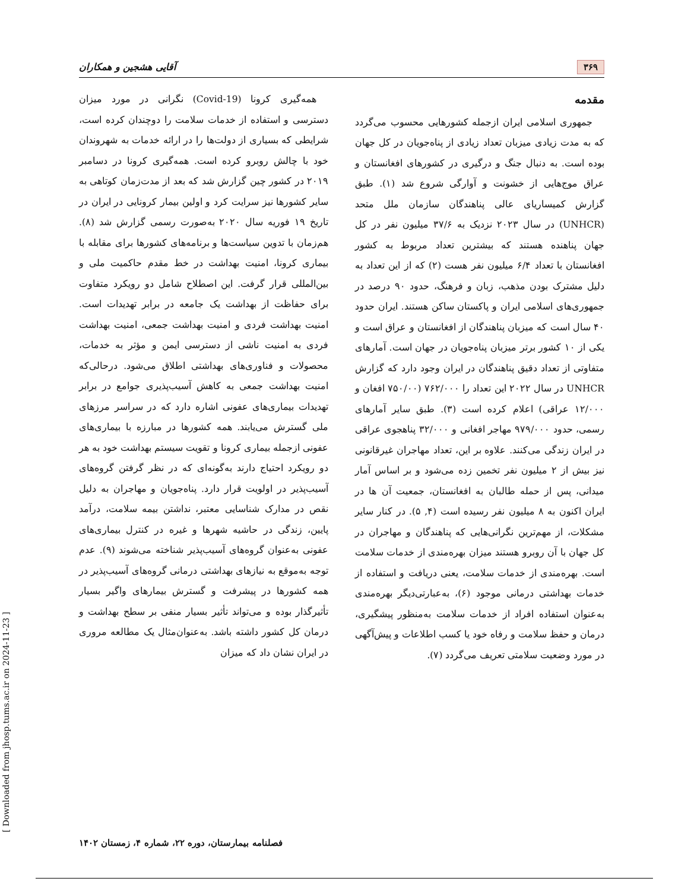۳۶۹ آقایی هشجین و همکاران
مقدمه
جمهوری اسلامی ایران ازجمله کشورهایی محسوب می‌گردد که به مدت زیادی میزبان تعداد زیادی از پناه‌جویان در کل جهان بوده است. به دنبال جنگ و درگیری در کشورهای افغانستان و عراق موج‌هایی از خشونت و آوارگی شروع شد (۱). طبق گزارش کمیساریای عالی پناهندگان سازمان ملل متحد (UNHCR) در سال ۲۰۲۳ نزدیک به ۳۷/۶ میلیون نفر در کل جهان پناهنده هستند که بیشترین تعداد مربوط به کشور افغانستان با تعداد ۶/۴ میلیون نفر هست (۲) که از این تعداد به دلیل مشترک بودن مذهب، زبان و فرهنگ، حدود ۹۰ درصد در جمهوری‌های اسلامی ایران و پاکستان ساکن هستند. ایران حدود ۴۰ سال است که میزبان پناهندگان از افغانستان و عراق است و یکی از ۱۰ کشور برتر میزبان پناه‌جویان در جهان است. آمارهای متفاوتی از تعداد دقیق پناهندگان در ایران وجود دارد که گزارش UNHCR در سال ۲۰۲۲ این تعداد را ۷۶۲/۰۰۰ (۷۵۰/۰۰ افغان و ۱۲/۰۰۰ عراقی) اعلام کرده است (۳). طبق سایر آمارهای رسمی، حدود ۹۷۹/۰۰۰ مهاجر افغانی و ۳۲/۰۰۰ پناهجوی عراقی در ایران زندگی می‌کنند. علاوه بر این، تعداد مهاجران غیرقانونی نیز بیش از ۲ میلیون نفر تخمین زده می‌شود و بر اساس آمار میدانی، پس از حمله طالبان به افغانستان، جمعیت آن ها در ایران اکنون به ۸ میلیون نفر رسیده است (۴, ۵). در کنار سایر مشکلات، از مهم‌ترین نگرانی‌هایی که پناهندگان و مهاجران در کل جهان با آن روبرو هستند میزان بهره‌مندی از خدمات سلامت است. بهره‌مندی از خدمات سلامت، یعنی دریافت و استفاده از خدمات بهداشتی درمانی موجود (۶)، به‌عبارتی‌دیگر بهره‌مندی به‌عنوان استفاده افراد از خدمات سلامت به‌منظور پیشگیری، درمان و حفظ سلامت و رفاه خود یا کسب اطلاعات و پیش‌آگهی در مورد وضعیت سلامتی تعریف می‌گردد (۷).
همه‌گیری کرونا (Covid-19) نگرانی در مورد میزان دسترسی و استفاده از خدمات سلامت را دوچندان کرده است، شرایطی که بسیاری از دولت‌ها را در ارائه خدمات به شهروندان خود با چالش روبرو کرده است. همه‌گیری کرونا در دسامبر ۲۰۱۹ در کشور چین گزارش شد که بعد از مدت‌زمان کوتاهی به سایر کشورها نیز سرایت کرد و اولین بیمار کرونایی در ایران در تاریخ ۱۹ فوریه سال ۲۰۲۰ به‌صورت رسمی گزارش شد (۸). هم‌زمان با تدوین سیاست‌ها و برنامه‌های کشورها برای مقابله با بیماری کرونا، امنیت بهداشت در خط مقدم حاکمیت ملی و بین‌المللی قرار گرفت. این اصطلاح شامل دو رویکرد متفاوت برای حفاظت از بهداشت یک جامعه در برابر تهدیدات است. امنیت بهداشت فردی و امنیت بهداشت جمعی، امنیت بهداشت فردی به امنیت ناشی از دسترسی ایمن و مؤثر به خدمات، محصولات و فناوری‌های بهداشتی اطلاق می‌شود. درحالی‌که امنیت بهداشت جمعی به کاهش آسیب‌پذیری جوامع در برابر تهدیدات بیماری‌های عفونی اشاره دارد که در سراسر مرزهای ملی گسترش می‌یابند. همه کشورها در مبارزه با بیماری‌های عفونی ازجمله بیماری کرونا و تقویت سیستم بهداشت خود به هر دو رویکرد احتیاج دارند به‌گونه‌ای که در نظر گرفتن گروه‌های آسیب‌پذیر در اولویت قرار دارد. پناه‌جویان و مهاجران به دلیل نقص در مدارک شناسایی معتبر، نداشتن بیمه سلامت، درآمد پایین، زندگی در حاشیه شهرها و غیره در کنترل بیماری‌های عفونی به‌عنوان گروه‌های آسیب‌پذیر شناخته می‌شوند (۹). عدم توجه به‌موقع به نیازهای بهداشتی درمانی گروه‌های آسیب‌پذیر در همه کشورها در پیشرفت و گسترش بیمارهای واگیر بسیار تأثیرگذار بوده و می‌تواند تأثیر بسیار منفی بر سطح بهداشت و درمان کل کشور داشته باشد. به‌عنوان‌مثال یک مطالعه مروری در ایران نشان داد که میزان
فصلنامه بیمارستان، دوره ۲۲، شماره ۴، زمستان ۱۴۰۲
[ Downloaded from jhosp.tums.ac.ir on 2024-11-23 ]